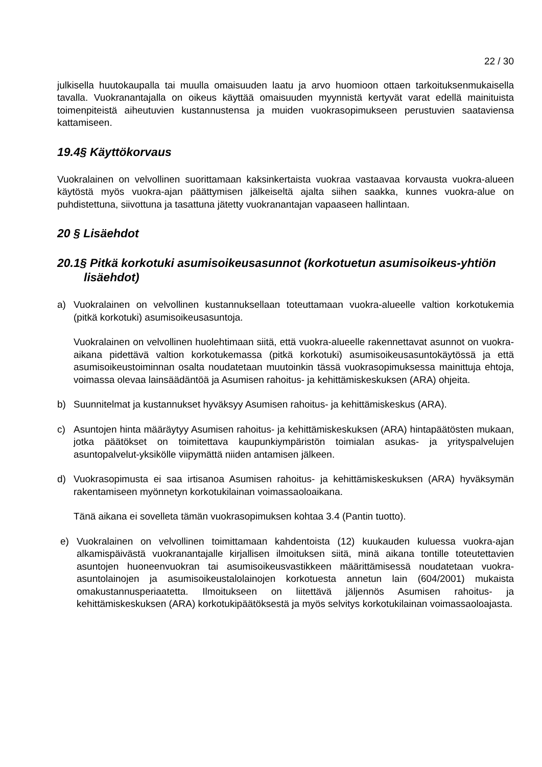22 / 30
julkisella huutokaupalla tai muulla omaisuuden laatu ja arvo huomioon ottaen tarkoituksenmukaisella tavalla. Vuokranantajalla on oikeus käyttää omaisuuden myynnistä kertyvät varat edellä mainituista toimenpiteistä aiheutuvien kustannustensa ja muiden vuokrasopimukseen perustuvien saataviensa kattamiseen.
19.4§ Käyttökorvaus
Vuokralainen on velvollinen suorittamaan kaksinkertaista vuokraa vastaavaa korvausta vuokra-alueen käytöstä myös vuokra-ajan päättymisen jälkeiseltä ajalta siihen saakka, kunnes vuokra-alue on puhdistettuna, siivottuna ja tasattuna jätetty vuokranantajan vapaaseen hallintaan.
20 § Lisäehdot
20.1§ Pitkä korkotuki asumisoikeusasunnot (korkotuetun asumisoikeus-yhtiön lisäehdot)
a) Vuokralainen on velvollinen kustannuksellaan toteuttamaan vuokra-alueelle valtion korkotukemia (pitkä korkotuki) asumisoikeusasuntoja.
Vuokralainen on velvollinen huolehtimaan siitä, että vuokra-alueelle rakennettavat asunnot on vuokra-aikana pidettävä valtion korkotukemassa (pitkä korkotuki) asumisoikeusasuntokäytössä ja että asumisoikeustoiminnan osalta noudatetaan muutoinkin tässä vuokrasopimuksessa mainittuja ehtoja, voimassa olevaa lainsäädäntöä ja Asumisen rahoitus- ja kehittämiskeskuksen (ARA) ohjeita.
b) Suunnitelmat ja kustannukset hyväksyy Asumisen rahoitus- ja kehittämiskeskus (ARA).
c) Asuntojen hinta määräytyy Asumisen rahoitus- ja kehittämiskeskuksen (ARA) hintapäätösten mukaan, jotka päätökset on toimitettava kaupunkiympäristön toimialan asukas- ja yrityspalvelujen asuntopalvelut-yksikölle viipymättä niiden antamisen jälkeen.
d) Vuokrasopimusta ei saa irtisanoa Asumisen rahoitus- ja kehittämiskeskuksen (ARA) hyväksymän rakentamiseen myönnetyn korkotukilainan voimassaoloaikana.
Tänä aikana ei sovelleta tämän vuokrasopimuksen kohtaa 3.4 (Pantin tuotto).
e) Vuokralainen on velvollinen toimittamaan kahdentoista (12) kuukauden kuluessa vuokra-ajan alkamispäivästä vuokranantajalle kirjallisen ilmoituksen siitä, minä aikana tontille toteutettavien asuntojen huoneenvuokran tai asumisoikeusvastikkeen määrittämisessä noudatetaan vuokra-asuntolainojen ja asumisoikeustalolainojen korkotuesta annetun lain (604/2001) mukaista omakustannusperiaatetta. Ilmoitukseen on liitettävä jäljennös Asumisen rahoitus- ja kehittämiskeskuksen (ARA) korkotukipäätöksestä ja myös selvitys korkotukilainan voimassaoloajasta.